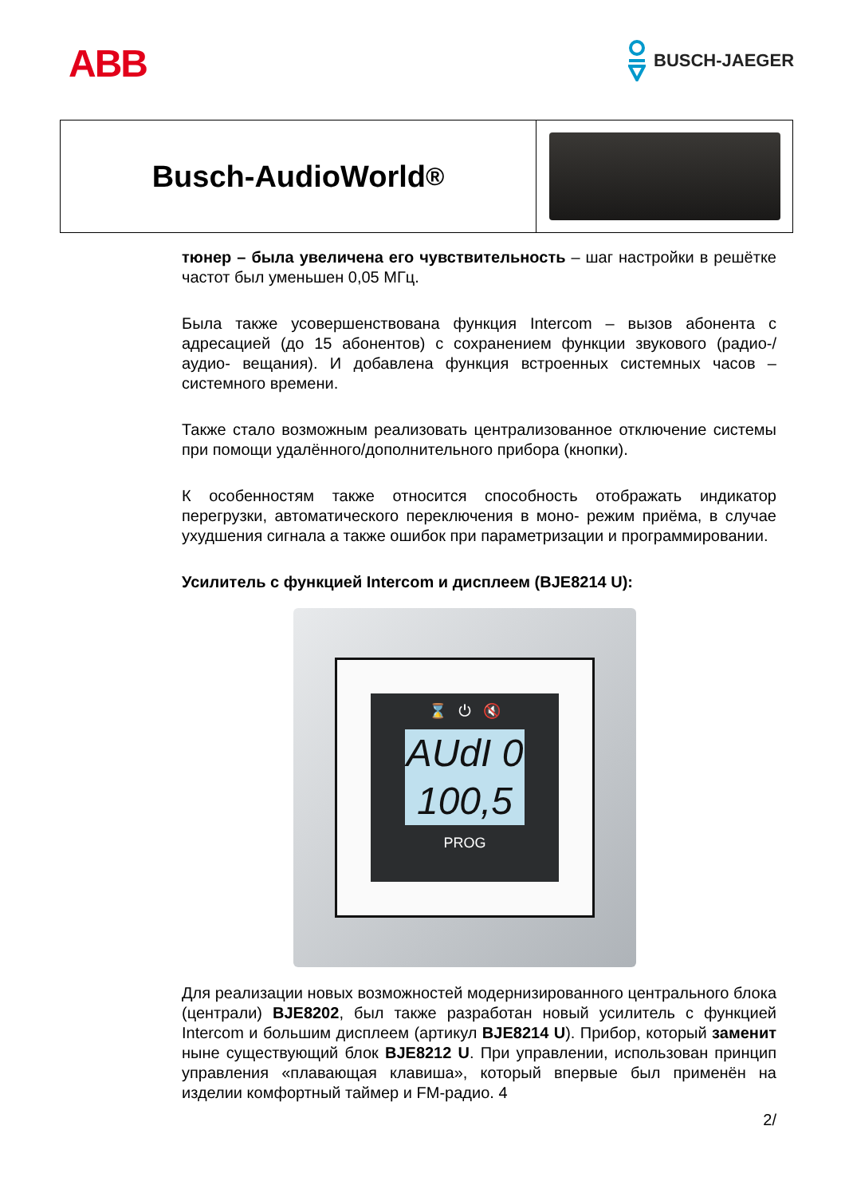ABB BUSCH-JAEGER
Busch-AudioWorld<sup>®</sup>
тюнер – была увеличена его чувствительность – шаг настройки в решётке частот был уменьшен 0,05 МГц.
Была также усовершенствована функция Intercom – вызов абонента с адресацией (до 15 абонентов) с сохранением функции звукового (радио-/аудио- вещания). И добавлена функция встроенных системных часов – системного времени.
Также стало возможным реализовать централизованное отключение системы при помощи удалённого/дополнительного прибора (кнопки).
К особенностям также относится способность отображать индикатор перегрузки, автоматического переключения в моно- режим приёма, в случае ухудшения сигнала а также ошибок при параметризации и программировании.
Усилитель с функцией Intercom и дисплеем (BJE8214 U):
⌛ ⏻ 🔇
AUdI 0
100,5
PROG
Для реализации новых возможностей модернизированного центрального блока (централи) BJE8202, был также разработан новый усилитель с функцией Intercom и большим дисплеем (артикул BJE8214 U). Прибор, который заменит ныне существующий блок BJE8212 U. При управлении, использован принцип управления «плавающая клавиша», который впервые был применён на изделии комфортный таймер и FM-радио. 4
2/